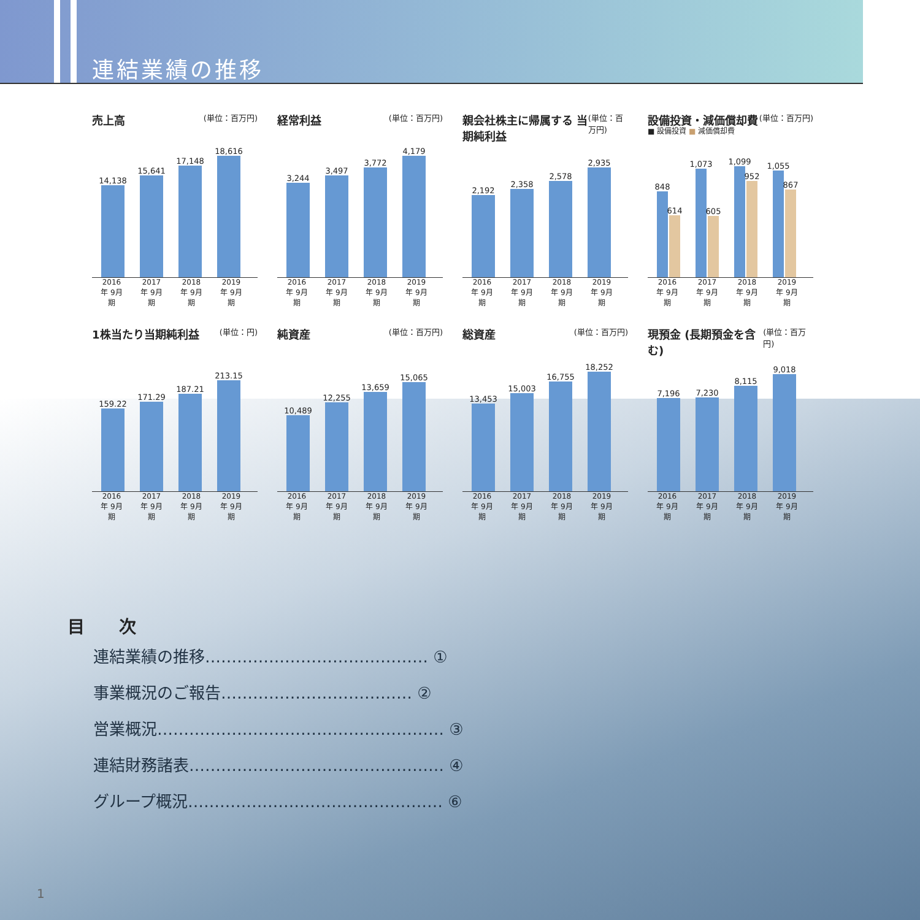連結業績の推移
売上高 (単位：百万円)
14,138
15,641
17,148
18,616
2016年 9月期
2017年 9月期
2018年 9月期
2019年 9月期
経常利益 (単位：百万円)
3,244
3,497
3,772
4,179
2016年 9月期
2017年 9月期
2018年 9月期
2019年 9月期
親会社株主に帰属する 当期純利益 (単位：百万円)
2,192
2,358
2,578
2,935
2016年 9月期
2017年 9月期
2018年 9月期
2019年 9月期
設備投資・減価償却費 (単位：百万円)
■ 設備投資 ■ 減価償却費
848
614
1,073
605
1,099
952
1,055
867
2016年 9月期
2017年 9月期
2018年 9月期
2019年 9月期
1株当たり当期純利益 (単位：円)
159.22
171.29
187.21
213.15
2016年 9月期
2017年 9月期
2018年 9月期
2019年 9月期
純資産 (単位：百万円)
10,489
12,255
13,659
15,065
2016年 9月期
2017年 9月期
2018年 9月期
2019年 9月期
総資産 (単位：百万円)
13,453
15,003
16,755
18,252
2016年 9月期
2017年 9月期
2018年 9月期
2019年 9月期
現預金 (長期預金を含む) (単位：百万円)
7,196
7,230
8,115
9,018
2016年 9月期
2017年 9月期
2018年 9月期
2019年 9月期
目　　次
連結業績の推移…………………………………… ①
事業概況のご報告……………………………… ②
営業概況……………………………………………… ③
連結財務諸表………………………………………… ④
グループ概況………………………………………… ⑥
1